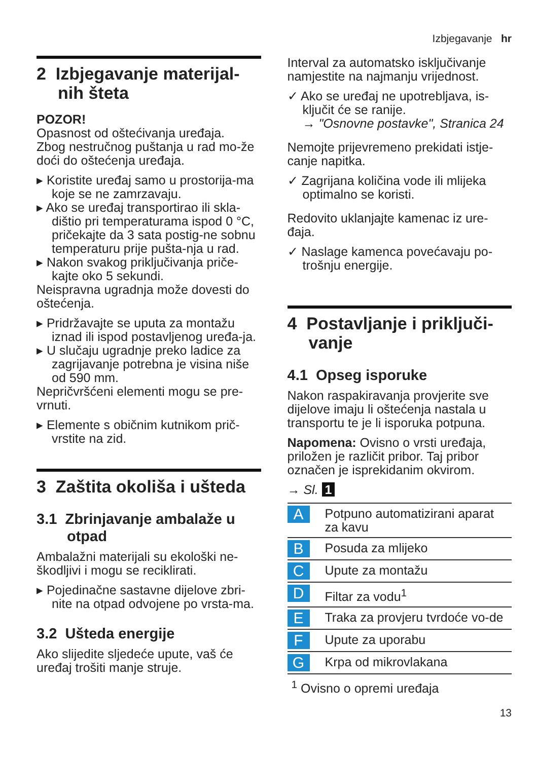Izbjegavanje hr
2 Izbjegavanje materijal-nih šteta
POZOR!
Opasnost od oštećivanja uređaja.
Zbog nestručnog puštanja u rad mo-že doći do oštećenja uređaja.
▸ Koristite uređaj samo u prostorija-ma koje se ne zamrzavaju.
▸ Ako se uređaj transportirao ili skla-dištio pri temperaturama ispod 0 °C, pričekajte da 3 sata postig-ne sobnu temperaturu prije pušta-nja u rad.
▸ Nakon svakog priključivanja priče-kajte oko 5 sekundi.
Neispravna ugradnja može dovesti do oštećenja.
▸ Pridržavajte se uputa za montažu iznad ili ispod postavljenog uređa-ja.
▸ U slučaju ugradnje preko ladice za zagrijavanje potrebna je visina niše od 590 mm.
Nepričvršćeni elementi mogu se pre-vrnuti.
▸ Elemente s običnim kutnikom prič-vrstite na zid.
3 Zaštita okoliša i ušteda
3.1 Zbrinjavanje ambalaže u otpad
Ambalažni materijali su ekološki ne-škodljivi i mogu se reciklirati.
▸ Pojedinačne sastavne dijelove zbri-nite na otpad odvojene po vrsta-ma.
3.2 Ušteda energije
Ako slijedite sljedeće upute, vaš će uređaj trošiti manje struje.
Interval za automatsko isključivanje namjestite na najmanju vrijednost.
✓ Ako se uređaj ne upotrebljava, is-ključit će se ranije.
→ "Osnovne postavke", Stranica 24
Nemojte prijevremeno prekidati istje-canje napitka.
✓ Zagrijana količina vode ili mlijeka optimalno se koristi.
Redovito uklanjajte kamenac iz ure-đaja.
✓ Naslage kamenca povećavaju po-trošnju energije.
4 Postavljanje i priključi-vanje
4.1 Opseg isporuke
Nakon raspakiravanja provjerite sve dijelove imaju li oštećenja nastala u transportu te je li isporuka potpuna.
Napomena: Ovisno o vrsti uređaja, priložen je različit pribor. Taj pribor označen je isprekidanim okvirom.
→ Sl. 1
| A | Potpuno automatizirani aparat za kavu |
| B | Posuda za mlijeko |
| C | Upute za montažu |
| D | Filtar za vodu<sup>1</sup> |
| E | Traka za provjeru tvrdoće vo-de |
| F | Upute za uporabu |
| G | Krpa od mikrovlakana |
| <sup>1</sup> Ovisno o opremi uređaja | |
13